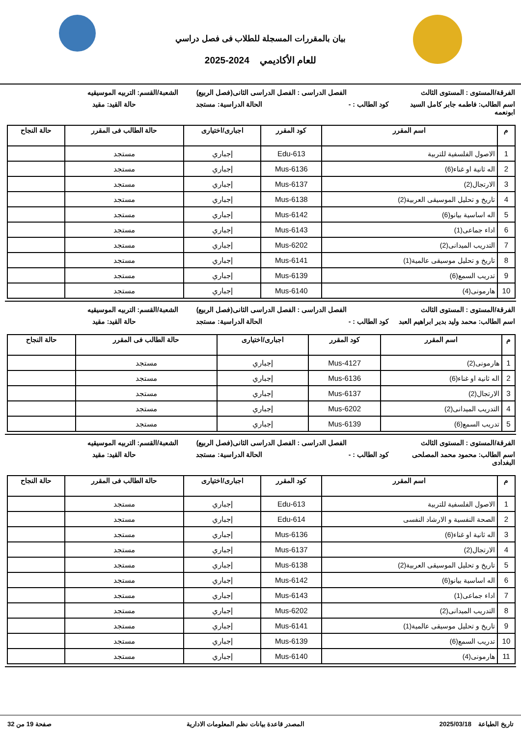بيان بالمقررات المسجلة للطلاب فى فصل دراسي
للعام الأكاديمي 2024-2025
الفرقة/المستوى : المستوى الثالث
الفصل الدراسى : الفصل الدراسى الثانى(فصل الربيع)
الشعبة/القسم: التربيه الموسيقيه
اسم الطالب: فاطمه جابر كامل السيد ابونعمه
كود الطالب : - الحالة الدراسية: مستجد حالة القيد: مقيد
| م | اسم المقرر | كود المقرر | اجبارى/اختيارى | حالة الطالب فى المقرر | حالة النجاح |
| --- | --- | --- | --- | --- | --- |
| 1 | الاصول الفلسفية للتربية | Edu-613 | إجباري | مستجد | |
| 2 | اله ثانية او غناء(6) | Mus-6136 | إجباري | مستجد | |
| 3 | الارتجال(2) | Mus-6137 | إجباري | مستجد | |
| 4 | تاريخ و تحليل الموسيقى العربية(2) | Mus-6138 | إجباري | مستجد | |
| 5 | اله اساسية بيانو(6) | Mus-6142 | إجباري | مستجد | |
| 6 | اداء جماعى(1) | Mus-6143 | إجباري | مستجد | |
| 7 | التدريب الميدانى(2) | Mus-6202 | إجباري | مستجد | |
| 8 | تاريخ و تحليل موسيقى عالمية(1) | Mus-6141 | إجباري | مستجد | |
| 9 | تدريب السمع(6) | Mus-6139 | إجباري | مستجد | |
| 10 | هارمونى(4) | Mus-6140 | إجباري | مستجد | |
الفرقة/المستوى : المستوى الثالث
الفصل الدراسى : الفصل الدراسى الثانى(فصل الربيع)
الشعبة/القسم: التربيه الموسيقيه
اسم الطالب: محمد وليد بدير ابراهيم العبد
كود الطالب : - الحالة الدراسية: مستجد حالة القيد: مقيد
| م | اسم المقرر | كود المقرر | اجبارى/اختيارى | حالة الطالب فى المقرر | حالة النجاح |
| --- | --- | --- | --- | --- | --- |
| 1 | هارمونى(2) | Mus-4127 | إجباري | مستجد | |
| 2 | اله ثانية او غناء(6) | Mus-6136 | إجباري | مستجد | |
| 3 | الارتجال(2) | Mus-6137 | إجباري | مستجد | |
| 4 | التدريب الميدانى(2) | Mus-6202 | إجباري | مستجد | |
| 5 | تدريب السمع(6) | Mus-6139 | إجباري | مستجد | |
الفرقة/المستوى : المستوى الثالث
الفصل الدراسى : الفصل الدراسى الثانى(فصل الربيع)
الشعبة/القسم: التربيه الموسيقيه
اسم الطالب: محمود محمد المصلحى البغدادى
كود الطالب : - الحالة الدراسية: مستجد حالة القيد: مقيد
| م | اسم المقرر | كود المقرر | اجبارى/اختيارى | حالة الطالب فى المقرر | حالة النجاح |
| --- | --- | --- | --- | --- | --- |
| 1 | الاصول الفلسفية للتربية | Edu-613 | إجباري | مستجد | |
| 2 | الصحة النفسية و الارشاد النفسى | Edu-614 | إجباري | مستجد | |
| 3 | اله ثانية او غناء(6) | Mus-6136 | إجباري | مستجد | |
| 4 | الارتجال(2) | Mus-6137 | إجباري | مستجد | |
| 5 | تاريخ و تحليل الموسيقى العربية(2) | Mus-6138 | إجباري | مستجد | |
| 6 | اله اساسية بيانو(6) | Mus-6142 | إجباري | مستجد | |
| 7 | اداء جماعى(1) | Mus-6143 | إجباري | مستجد | |
| 8 | التدريب الميدانى(2) | Mus-6202 | إجباري | مستجد | |
| 9 | تاريخ و تحليل موسيقى عالمية(1) | Mus-6141 | إجباري | مستجد | |
| 10 | تدريب السمع(6) | Mus-6139 | إجباري | مستجد | |
| 11 | هارمونى(4) | Mus-6140 | إجباري | مستجد | |
تاريخ الطباعة 2025/03/18 المصدر قاعدة بيانات نظم المعلومات الادارية صفحة 19 من 32